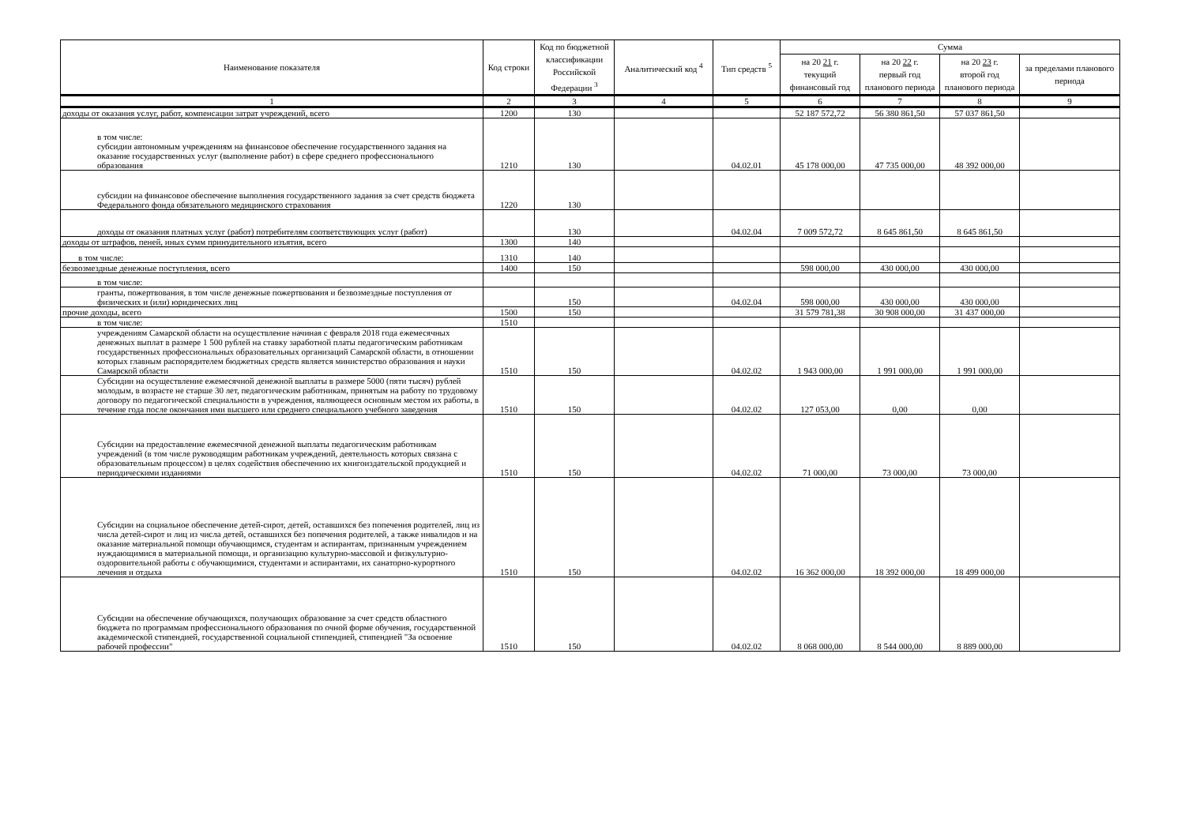| Наименование показателя | Код строки | Код по бюджетной классификации Российской Федерации <sup>3</sup> | Аналитический код <sup>4</sup> | Тип средств <sup>5</sup> | Сумма | | | |
| --- | --- | --- | --- | --- | --- | --- | --- | --- |
| | | | | | на 20 21 г. текущий финансовый год | на 20 22 г. первый год планового периода | на 20 23 г. второй год планового периода | за пределами планового периода |
| 1 | 2 | 3 | 4 | 5 | 6 | 7 | 8 | 9 |
| доходы от оказания услуг, работ, компенсации затрат учреждений, всего | 1200 | 130 | | | 52 187 572,72 | 56 380 861,50 | 57 037 861,50 | |
| в том числе: субсидии автономным учреждениям на финансовое обеспечение государственного задания на оказание государственных услуг (выполнение работ) в сфере среднего профессионального образования | 1210 | 130 | | 04.02.01 | 45 178 000,00 | 47 735 000,00 | 48 392 000,00 | |
| субсидии на финансовое обеспечение выполнения государственного задания за счет средств бюджета Федерального фонда обязательного медицинского страхования | 1220 | 130 | | | | | | |
| доходы от оказания платных услуг (работ) потребителям соответствующих услуг (работ) | | 130 | | 04.02.04 | 7 009 572,72 | 8 645 861,50 | 8 645 861,50 | |
| доходы от штрафов, пеней, иных сумм принудительного изъятия, всего | 1300 | 140 | | | | | | |
| в том числе: | 1310 | 140 | | | | | | |
| безвозмездные денежные поступления, всего | 1400 | 150 | | | 598 000,00 | 430 000,00 | 430 000,00 | |
| в том числе: | | | | | | | | |
| гранты, пожертвования, в том числе денежные пожертвования и безвозмездные поступления от физических и (или) юридических лиц | | 150 | | 04.02.04 | 598 000,00 | 430 000,00 | 430 000,00 | |
| прочие доходы, всего | 1500 | 150 | | | 31 579 781,38 | 30 908 000,00 | 31 437 000,00 | |
| в том числе: | 1510 | | | | | | | |
| учреждениям Самарской области на осуществление начиная с февраля 2018 года ежемесячных денежных выплат в размере 1 500 рублей на ставку заработной платы педагогическим работникам государственных профессиональных образовательных организаций Самарской области, в отношении которых главным распорядителем бюджетных средств является министерство образования и науки Самарской области | 1510 | 150 | | 04.02.02 | 1 943 000,00 | 1 991 000,00 | 1 991 000,00 | |
| Субсидии на осуществление ежемесячной денежной выплаты в размере 5000 (пяти тысяч) рублей молодым, в возрасте не старше 30 лет, педагогическим работникам, принятым на работу по трудовому договору по педагогической специальности в учреждения, являющееся основным местом их работы, в течение года после окончания ими высшего или среднего специального учебного заведения | 1510 | 150 | | 04.02.02 | 127 053,00 | 0,00 | 0,00 | |
| Субсидии на предоставление ежемесячной денежной выплаты педагогическим работникам учреждений (в том числе руководящим работникам учреждений, деятельность которых связана с образовательным процессом) в целях содействия обеспечению их книгоиздательской продукцией и периодическими изданиями | 1510 | 150 | | 04.02.02 | 71 000,00 | 73 000,00 | 73 000,00 | |
| Субсидии на социальное обеспечение детей-сирот, детей, оставшихся без попечения родителей, лиц из числа детей-сирот и лиц из числа детей, оставшихся без попечения родителей, а также инвалидов и на оказание материальной помощи обучающимся, студентам и аспирантам, признанным учреждением нуждающимися в материальной помощи, и организацию культурно-массовой и физкультурно-оздоровительной работы с обучающимися, студентами и аспирантами, их санаторно-курортного лечения и отдыха | 1510 | 150 | | 04.02.02 | 16 362 000,00 | 18 392 000,00 | 18 499 000,00 | |
| Субсидии на обеспечение обучающихся, получающих образование за счет средств областного бюджета по программам профессионального образования по очной форме обучения, государственной академической стипендией, государственной социальной стипендией, стипендией "За освоение рабочей профессии" | 1510 | 150 | | 04.02.02 | 8 068 000,00 | 8 544 000,00 | 8 889 000,00 | |